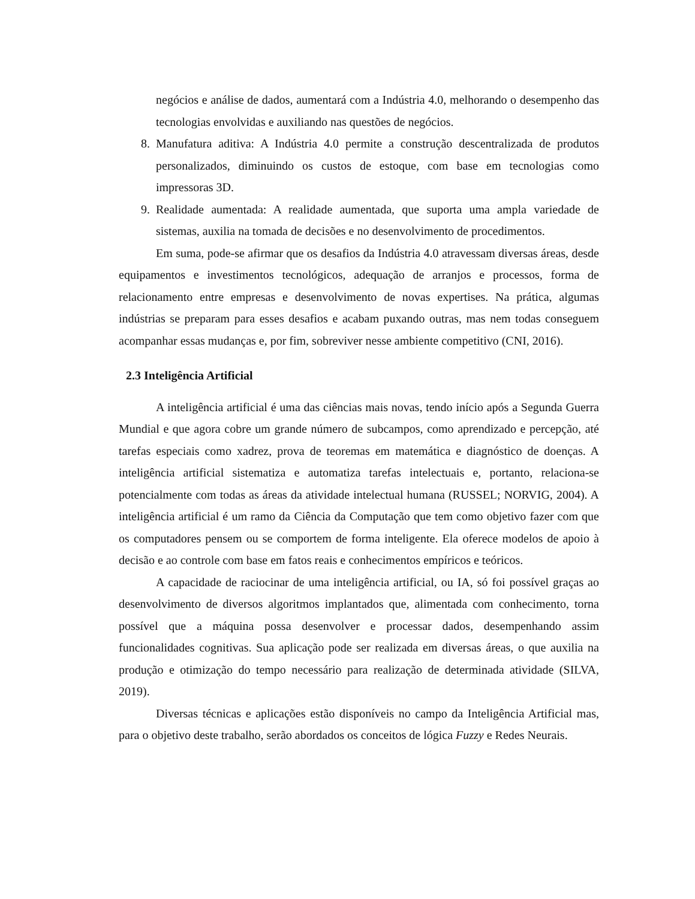negócios e análise de dados, aumentará com a Indústria 4.0, melhorando o desempenho das tecnologias envolvidas e auxiliando nas questões de negócios.
8. Manufatura aditiva: A Indústria 4.0 permite a construção descentralizada de produtos personalizados, diminuindo os custos de estoque, com base em tecnologias como impressoras 3D.
9. Realidade aumentada: A realidade aumentada, que suporta uma ampla variedade de sistemas, auxilia na tomada de decisões e no desenvolvimento de procedimentos.
Em suma, pode-se afirmar que os desafios da Indústria 4.0 atravessam diversas áreas, desde equipamentos e investimentos tecnológicos, adequação de arranjos e processos, forma de relacionamento entre empresas e desenvolvimento de novas expertises. Na prática, algumas indústrias se preparam para esses desafios e acabam puxando outras, mas nem todas conseguem acompanhar essas mudanças e, por fim, sobreviver nesse ambiente competitivo (CNI, 2016).
2.3 Inteligência Artificial
A inteligência artificial é uma das ciências mais novas, tendo início após a Segunda Guerra Mundial e que agora cobre um grande número de subcampos, como aprendizado e percepção, até tarefas especiais como xadrez, prova de teoremas em matemática e diagnóstico de doenças. A inteligência artificial sistematiza e automatiza tarefas intelectuais e, portanto, relaciona-se potencialmente com todas as áreas da atividade intelectual humana (RUSSEL; NORVIG, 2004). A inteligência artificial é um ramo da Ciência da Computação que tem como objetivo fazer com que os computadores pensem ou se comportem de forma inteligente. Ela oferece modelos de apoio à decisão e ao controle com base em fatos reais e conhecimentos empíricos e teóricos.
A capacidade de raciocinar de uma inteligência artificial, ou IA, só foi possível graças ao desenvolvimento de diversos algoritmos implantados que, alimentada com conhecimento, torna possível que a máquina possa desenvolver e processar dados, desempenhando assim funcionalidades cognitivas. Sua aplicação pode ser realizada em diversas áreas, o que auxilia na produção e otimização do tempo necessário para realização de determinada atividade (SILVA, 2019).
Diversas técnicas e aplicações estão disponíveis no campo da Inteligência Artificial mas, para o objetivo deste trabalho, serão abordados os conceitos de lógica Fuzzy e Redes Neurais.